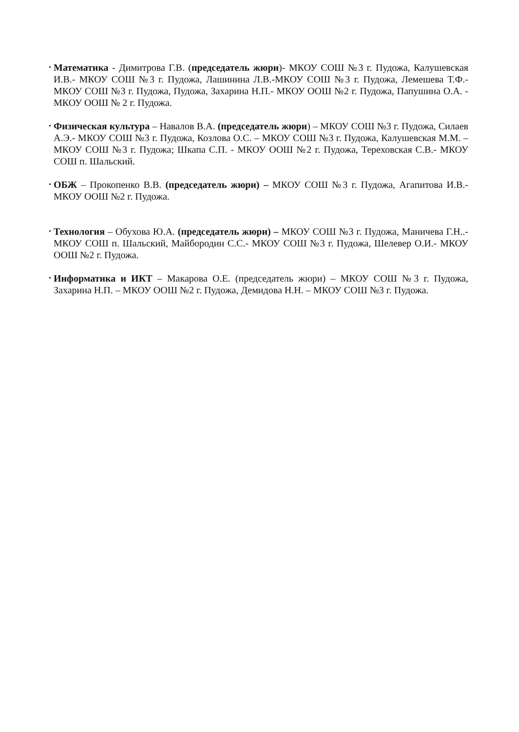•
Математика - Димитрова Г.В. (председатель жюри)- МКОУ СОШ №3 г. Пудожа, Калушевская И.В.- МКОУ СОШ №3 г. Пудожа, Лашинина Л.В.-МКОУ СОШ №3 г. Пудожа, Лемешева Т.Ф.- МКОУ СОШ №3 г. Пудожа, Пудожа, Захарина Н.П.- МКОУ ООШ №2 г. Пудожа, Папушина О.А. - МКОУ ООШ № 2 г. Пудожа.
•
Физическая культура – Навалов В.А. (председатель жюри) – МКОУ СОШ №3 г. Пудожа, Силаев А.Э.- МКОУ СОШ №3 г. Пудожа, Козлова О.С. – МКОУ СОШ №3 г. Пудожа, Калушевская М.М. – МКОУ СОШ №3 г. Пудожа; Шкапа С.П. - МКОУ ООШ №2 г. Пудожа, Тереховская С.В.- МКОУ СОШ п. Шальский.
•
ОБЖ – Прокопенко В.В. (председатель жюри) – МКОУ СОШ №3 г. Пудожа, Агапитова И.В.- МКОУ ООШ №2 г. Пудожа.
•
Технология – Обухова Ю.А. (председатель жюри) – МКОУ СОШ №3 г. Пудожа, Маничева Г.Н..- МКОУ СОШ п. Шальский, Майбородин С.С.- МКОУ СОШ №3 г. Пудожа, Шелевер О.И.- МКОУ ООШ №2 г. Пудожа.
•
Информатика и ИКТ – Макарова О.Е. (председатель жюри) – МКОУ СОШ №3 г. Пудожа, Захарина Н.П. – МКОУ ООШ №2 г. Пудожа, Демидова Н.Н. – МКОУ СОШ №3 г. Пудожа.